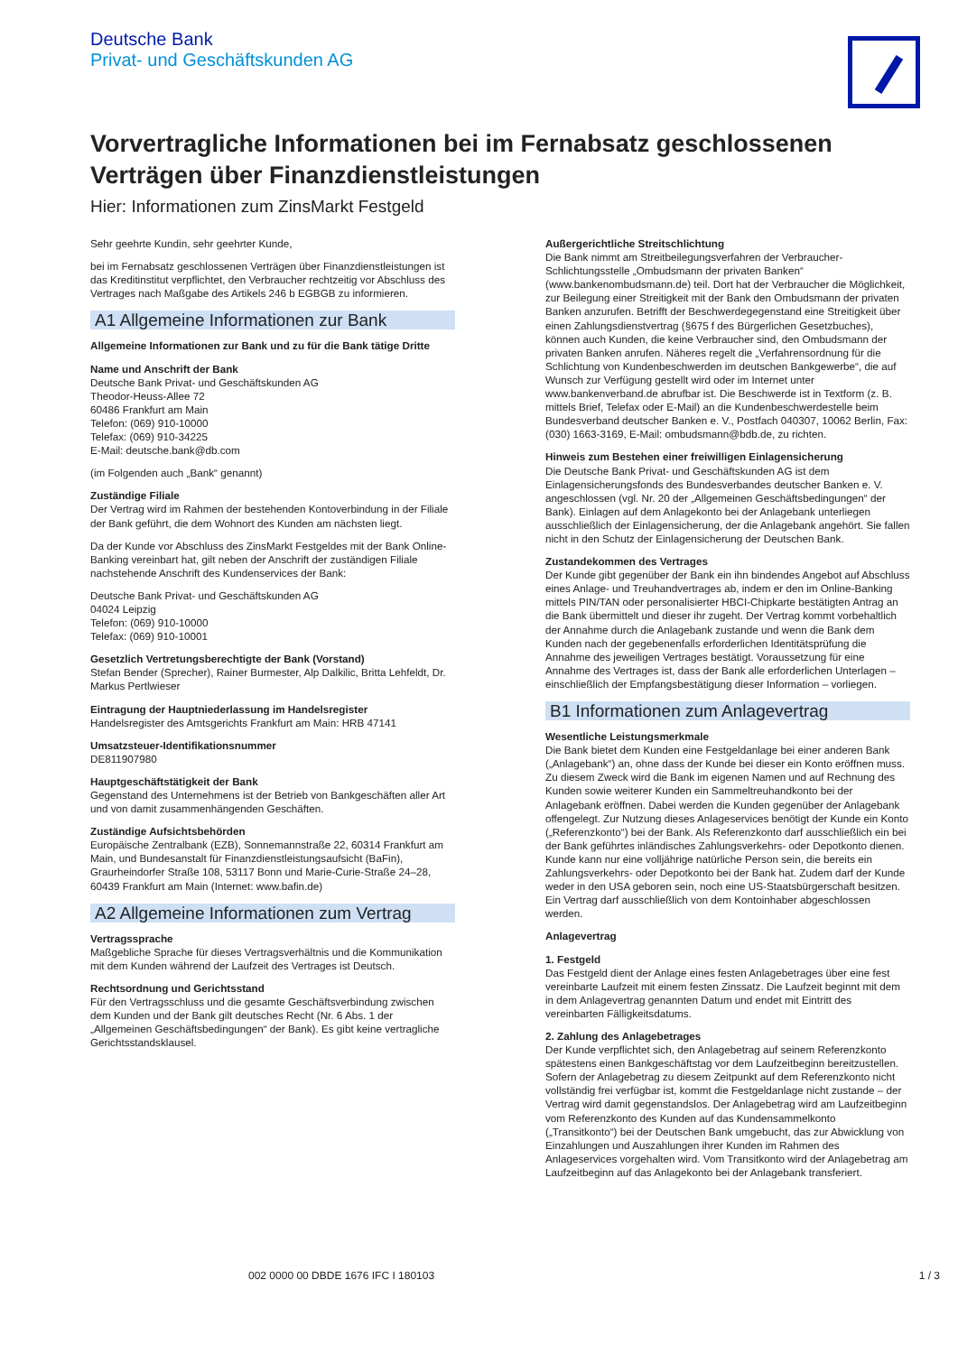Deutsche Bank
Privat- und Geschäftskunden AG
Vorvertragliche Informationen bei im Fernabsatz geschlossenen Verträgen über Finanzdienstleistungen
Hier: Informationen zum ZinsMarkt Festgeld
Sehr geehrte Kundin, sehr geehrter Kunde,
bei im Fernabsatz geschlossenen Verträgen über Finanzdienstleistungen ist das Kreditinstitut verpflichtet, den Verbraucher rechtzeitig vor Abschluss des Vertrages nach Maßgabe des Artikels 246 b EGBGB zu informieren.
A1 Allgemeine Informationen zur Bank
Allgemeine Informationen zur Bank und zu für die Bank tätige Dritte
Name und Anschrift der Bank
Deutsche Bank Privat- und Geschäftskunden AG
Theodor-Heuss-Allee 72
60486 Frankfurt am Main
Telefon: (069) 910-10000
Telefax: (069) 910-34225
E-Mail: deutsche.bank@db.com
(im Folgenden auch „Bank“ genannt)
Zuständige Filiale
Der Vertrag wird im Rahmen der bestehenden Kontoverbindung in der Filiale der Bank geführt, die dem Wohnort des Kunden am nächsten liegt.
Da der Kunde vor Abschluss des ZinsMarkt Festgeldes mit der Bank Online-Banking vereinbart hat, gilt neben der Anschrift der zuständigen Filiale nachstehende Anschrift des Kundenservices der Bank:
Deutsche Bank Privat- und Geschäftskunden AG
04024 Leipzig
Telefon: (069) 910-10000
Telefax: (069) 910-10001
Gesetzlich Vertretungsberechtigte der Bank (Vorstand)
Stefan Bender (Sprecher), Rainer Burmester, Alp Dalkilic, Britta Lehfeldt, Dr. Markus Pertlwieser
Eintragung der Hauptniederlassung im Handelsregister
Handelsregister des Amtsgerichts Frankfurt am Main: HRB 47141
Umsatzsteuer-Identifikationsnummer
DE811907980
Hauptgeschäftstätigkeit der Bank
Gegenstand des Unternehmens ist der Betrieb von Bankgeschäften aller Art und von damit zusammenhängenden Geschäften.
Zuständige Aufsichtsbehörden
Europäische Zentralbank (EZB), Sonnemannstraße 22, 60314 Frankfurt am Main, und Bundesanstalt für Finanzdienstleistungsaufsicht (BaFin), Graurheindorfer Straße 108, 53117 Bonn und Marie-Curie-Straße 24–28, 60439 Frankfurt am Main (Internet: www.bafin.de)
A2 Allgemeine Informationen zum Vertrag
Vertragssprache
Maßgebliche Sprache für dieses Vertragsverhältnis und die Kommunikation mit dem Kunden während der Laufzeit des Vertrages ist Deutsch.
Rechtsordnung und Gerichtsstand
Für den Vertragsschluss und die gesamte Geschäftsverbindung zwischen dem Kunden und der Bank gilt deutsches Recht (Nr. 6 Abs. 1 der „Allgemeinen Geschäftsbedingungen“ der Bank). Es gibt keine vertragliche Gerichtsstandsklausel.
Außergerichtliche Streitschlichtung
Die Bank nimmt am Streitbeilegungsverfahren der Verbraucher-Schlichtungsstelle „Ombudsmann der privaten Banken“ (www.bankenombudsmann.de) teil. Dort hat der Verbraucher die Möglichkeit, zur Beilegung einer Streitigkeit mit der Bank den Ombudsmann der privaten Banken anzurufen. Betrifft der Beschwerdegegenstand eine Streitigkeit über einen Zahlungsdienstvertrag (§675 f des Bürgerlichen Gesetzbuches), können auch Kunden, die keine Verbraucher sind, den Ombudsmann der privaten Banken anrufen. Näheres regelt die „Verfahrensordnung für die Schlichtung von Kundenbeschwerden im deutschen Bankgewerbe“, die auf Wunsch zur Verfügung gestellt wird oder im Internet unter www.bankenverband.de abrufbar ist. Die Beschwerde ist in Textform (z. B. mittels Brief, Telefax oder E-Mail) an die Kundenbeschwerdestelle beim Bundesverband deutscher Banken e. V., Postfach 040307, 10062 Berlin, Fax: (030) 1663-3169, E-Mail: ombudsmann@bdb.de, zu richten.
Hinweis zum Bestehen einer freiwilligen Einlagensicherung
Die Deutsche Bank Privat- und Geschäftskunden AG ist dem Einlagensicherungsfonds des Bundesverbandes deutscher Banken e. V. angeschlossen (vgl. Nr. 20 der „Allgemeinen Geschäftsbedingungen“ der Bank). Einlagen auf dem Anlagekonto bei der Anlagebank unterliegen ausschließlich der Einlagensicherung, der die Anlagebank angehört. Sie fallen nicht in den Schutz der Einlagensicherung der Deutschen Bank.
Zustandekommen des Vertrages
Der Kunde gibt gegenüber der Bank ein ihn bindendes Angebot auf Abschluss eines Anlage- und Treuhandvertrages ab, indem er den im Online-Banking mittels PIN/TAN oder personalisierter HBCI-Chipkarte bestätigten Antrag an die Bank übermittelt und dieser ihr zugeht. Der Vertrag kommt vorbehaltlich der Annahme durch die Anlagebank zustande und wenn die Bank dem Kunden nach der gegebenenfalls erforderlichen Identitätsprüfung die Annahme des jeweiligen Vertrages bestätigt. Voraussetzung für eine Annahme des Vertrages ist, dass der Bank alle erforderlichen Unterlagen – einschließlich der Empfangsbestätigung dieser Information – vorliegen.
B1 Informationen zum Anlagevertrag
Wesentliche Leistungsmerkmale
Die Bank bietet dem Kunden eine Festgeldanlage bei einer anderen Bank („Anlagebank“) an, ohne dass der Kunde bei dieser ein Konto eröffnen muss. Zu diesem Zweck wird die Bank im eigenen Namen und auf Rechnung des Kunden sowie weiterer Kunden ein Sammeltreuhandkonto bei der Anlagebank eröffnen. Dabei werden die Kunden gegenüber der Anlagebank offengelegt. Zur Nutzung dieses Anlageservices benötigt der Kunde ein Konto („Referenzkonto“) bei der Bank. Als Referenzkonto darf ausschließlich ein bei der Bank geführtes inländisches Zahlungsverkehrs- oder Depotkonto dienen. Kunde kann nur eine volljährige natürliche Person sein, die bereits ein Zahlungsverkehrs- oder Depotkonto bei der Bank hat. Zudem darf der Kunde weder in den USA geboren sein, noch eine US-Staatsbürgerschaft besitzen. Ein Vertrag darf ausschließlich von dem Kontoinhaber abgeschlossen werden.
Anlagevertrag
1. Festgeld
Das Festgeld dient der Anlage eines festen Anlagebetrages über eine fest vereinbarte Laufzeit mit einem festen Zinssatz. Die Laufzeit beginnt mit dem in dem Anlagevertrag genannten Datum und endet mit Eintritt des vereinbarten Fälligkeitsdatums.
2. Zahlung des Anlagebetrages
Der Kunde verpflichtet sich, den Anlagebetrag auf seinem Referenzkonto spätestens einen Bankgeschäftstag vor dem Laufzeitbeginn bereitzustellen. Sofern der Anlagebetrag zu diesem Zeitpunkt auf dem Referenzkonto nicht vollständig frei verfügbar ist, kommt die Festgeldanlage nicht zustande – der Vertrag wird damit gegenstandslos. Der Anlagebetrag wird am Laufzeitbeginn vom Referenzkonto des Kunden auf das Kundensammelkonto („Transitkonto“) bei der Deutschen Bank umgebucht, das zur Abwicklung von Einzahlungen und Auszahlungen ihrer Kunden im Rahmen des Anlageservices vorgehalten wird. Vom Transitkonto wird der Anlagebetrag am Laufzeitbeginn auf das Anlagekonto bei der Anlagebank transferiert.
002 0000 00 DBDE 1676 IFC I 180103 1 / 3